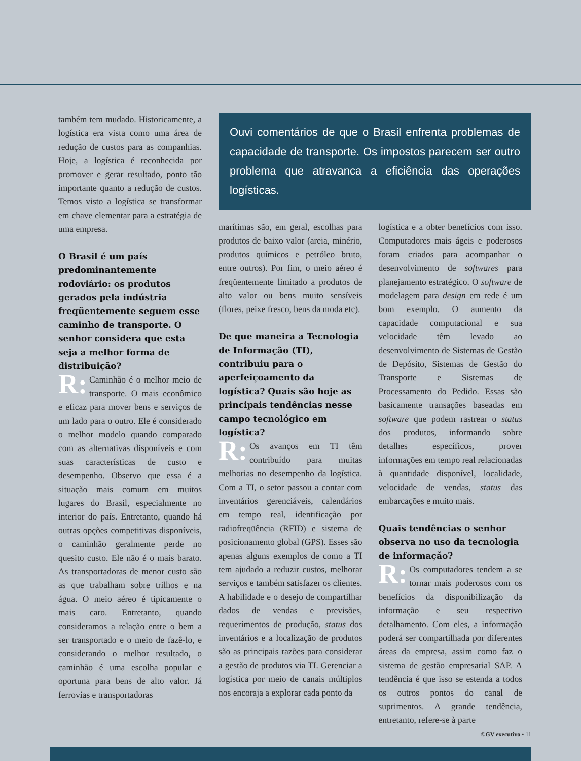também tem mudado. Historicamente, a logística era vista como uma área de redução de custos para as companhias. Hoje, a logística é reconhecida por promover e gerar resultado, ponto tão importante quanto a redução de custos. Temos visto a logística se transformar em chave elementar para a estratégia de uma empresa.
O Brasil é um país predominantemente rodoviário: os produtos gerados pela indústria freqüentemente seguem esse caminho de transporte. O senhor considera que esta seja a melhor forma de distribuição?
R: Caminhão é o melhor meio de transporte. O mais econômico e eficaz para mover bens e serviços de um lado para o outro. Ele é considerado o melhor modelo quando comparado com as alternativas disponíveis e com suas características de custo e desempenho. Observo que essa é a situação mais comum em muitos lugares do Brasil, especialmente no interior do país. Entretanto, quando há outras opções competitivas disponíveis, o caminhão geralmente perde no quesito custo. Ele não é o mais barato. As transportadoras de menor custo são as que trabalham sobre trilhos e na água. O meio aéreo é tipicamente o mais caro. Entretanto, quando consideramos a relação entre o bem a ser transportado e o meio de fazê-lo, e considerando o melhor resultado, o caminhão é uma escolha popular e oportuna para bens de alto valor. Já ferrovias e transportadoras
Ouvi comentários de que o Brasil enfrenta problemas de capacidade de transporte. Os impostos parecem ser outro problema que atravanca a eficiência das operações logísticas.
marítimas são, em geral, escolhas para produtos de baixo valor (areia, minério, produtos químicos e petróleo bruto, entre outros). Por fim, o meio aéreo é freqüentemente limitado a produtos de alto valor ou bens muito sensíveis (flores, peixe fresco, bens da moda etc).
De que maneira a Tecnologia de Informação (TI), contribuiu para o aperfeiçoamento da logística? Quais são hoje as principais tendências nesse campo tecnológico em logística?
R: Os avanços em TI têm contribuído para muitas melhorias no desempenho da logística. Com a TI, o setor passou a contar com inventários gerenciáveis, calendários em tempo real, identificação por radiofreqüência (RFID) e sistema de posicionamento global (GPS). Esses são apenas alguns exemplos de como a TI tem ajudado a reduzir custos, melhorar serviços e também satisfazer os clientes. A habilidade e o desejo de compartilhar dados de vendas e previsões, requerimentos de produção, status dos inventários e a localização de produtos são as principais razões para considerar a gestão de produtos via TI. Gerenciar a logística por meio de canais múltiplos nos encoraja a explorar cada ponto da
logística e a obter benefícios com isso. Computadores mais ágeis e poderosos foram criados para acompanhar o desenvolvimento de softwares para planejamento estratégico. O software de modelagem para design em rede é um bom exemplo. O aumento da capacidade computacional e sua velocidade têm levado ao desenvolvimento de Sistemas de Gestão de Depósito, Sistemas de Gestão do Transporte e Sistemas de Processamento do Pedido. Essas são basicamente transações baseadas em software que podem rastrear o status dos produtos, informando sobre detalhes específicos, prover informações em tempo real relacionadas à quantidade disponível, localidade, velocidade de vendas, status das embarcações e muito mais.
Quais tendências o senhor observa no uso da tecnologia de informação?
R: Os computadores tendem a se tornar mais poderosos com os benefícios da disponibilização da informação e seu respectivo detalhamento. Com eles, a informação poderá ser compartilhada por diferentes áreas da empresa, assim como faz o sistema de gestão empresarial SAP. A tendência é que isso se estenda a todos os outros pontos do canal de suprimentos. A grande tendência, entretanto, refere-se à parte
©GV executivo • 11